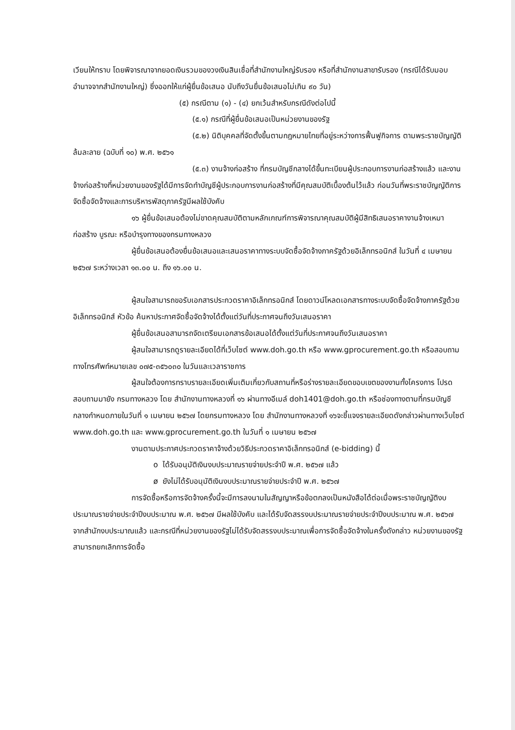เวียนให้ทราบ โดยพิจารณาจากยอดเงินรวมของวงเงินสินเชื่อที่สำนักงานใหญ่รับรอง หรือที่สำนักงานสาขารับรอง (กรณีได้รับมอบอำนาจจากสำนักงานใหญ่) ซึ่งออกให้แก่ผู้ยื่นข้อเสนอ นับถึงวันยื่นข้อเสนอไม่เกิน ๙๐ วัน)
(๕) กรณีตาม (๑) - (๔) ยกเว้นสำหรับกรณีดังต่อไปนี้
(๕.๑) กรณีที่ผู้ยื่นข้อเสนอเป็นหน่วยงานของรัฐ
(๕.๒) นิติบุคคลที่จัดตั้งขึ้นตามกฎหมายไทยที่อยู่ระหว่างการฟื้นฟูกิจการ ตามพระราชบัญญัติล้มละลาย (ฉบับที่ ๑๐) พ.ศ. ๒๕๖๑
(๕.๓) งานจ้างก่อสร้าง ที่กรมบัญชีกลางได้ขึ้นทะเบียนผู้ประกอบการงานก่อสร้างแล้ว และงานจ้างก่อสร้างที่หน่วยงานของรัฐได้มีการจัดทำบัญชีผู้ประกอบการงานก่อสร้างที่มีคุณสมบัติเบื้องต้นไว้แล้ว ก่อนวันที่พระราชบัญญัติการจัดซื้อจัดจ้างและการบริหารพัสดุภาครัฐมีผลใช้บังคับ
๑๖ ผู้ยื่นข้อเสนอต้องไม่ขาดคุณสมบัติตามหลักเกณฑ์การพิจารณาคุณสมบัติผู้มีสิทธิเสนอราคางานจ้างเหมาก่อสร้าง บูรณะ หรือบำรุงทางของกรมทางหลวง
ผู้ยื่นข้อเสนอต้องยื่นข้อเสนอและเสนอราคาทางระบบจัดซื้อจัดจ้างภาครัฐด้วยอิเล็กทรอนิกส์ ในวันที่ ๔ เมษายน ๒๕๖๗ ระหว่างเวลา ๑๓.๐๐ น. ถึง ๑๖.๐๐ น.
ผู้สนใจสามารถขอรับเอกสารประกวดราคาอิเล็กทรอนิกส์ โดยดาวน์โหลดเอกสารทางระบบจัดซื้อจัดจ้างภาครัฐด้วยอิเล็กทรอนิกส์ หัวข้อ ค้นหาประกาศจัดซื้อจัดจ้างได้ตั้งแต่วันที่ประกาศจนถึงวันเสนอราคา
ผู้ยื่นข้อเสนอสามารถจัดเตรียมเอกสารข้อเสนอได้ตั้งแต่วันที่ประกาศจนถึงวันเสนอราคา
ผู้สนใจสามารถดูรายละเอียดได้ที่เว็บไซต์ www.doh.go.th หรือ www.gprocurement.go.th หรือสอบถามทางโทรศัพท์หมายเลข ๐๗๕-๓๕๖๐๓๐ ในวันและเวลาราชการ
ผู้สนใจต้องการทราบรายละเอียดเพิ่มเติมเกี่ยวกับสถานที่หรือร่างรายละเอียดขอบเขตของงานทั้งโครงการ โปรดสอบถามมายัง กรมทางหลวง โดย สำนักงานทางหลวงที่ ๑๖ ผ่านทางอีเมล์ doh1401@doh.go.th หรือช่องทางตามที่กรมบัญชีกลางกำหนดภายในวันที่ ๑ เมษายน ๒๕๖๗ โดยกรมทางหลวง โดย สำนักงานทางหลวงที่ ๑๖จะชี้แจงรายละเอียดดังกล่าวผ่านทางเว็บไซต์ www.doh.go.th และ www.gprocurement.go.th ในวันที่ ๑ เมษายน ๒๕๖๗
งานตามประกาศประกวดราคาจ้างด้วยวิธีประกวดราคาอิเล็กทรอนิกส์ (e-bidding) นี้
o ได้รับอนุมัติเงินงบประมาณรายจ่ายประจำปี พ.ศ. ๒๕๖๗ แล้ว
ø ยังไม่ได้รับอนุมัติเงินงบประมาณรายจ่ายประจำปี พ.ศ. ๒๕๖๗
การจัดซื้อหรือการจัดจ้างครั้งนี้จะมีการลงนามในสัญญาหรือข้อตกลงเป็นหนังสือได้ต่อเมื่อพระราชบัญญัติงบประมาณรายจ่ายประจำปีงบประมาณ พ.ศ. ๒๕๖๗ มีผลใช้บังคับ และได้รับจัดสรรงบประมาณรายจ่ายประจำปีงบประมาณ พ.ศ. ๒๕๖๗ จากสำนักงบประมาณแล้ว และกรณีที่หน่วยงานของรัฐไม่ได้รับจัดสรรงบประมาณเพื่อการจัดซื้อจัดจ้างในครั้งดังกล่าว หน่วยงานของรัฐสามารถยกเลิกการจัดซื้อ